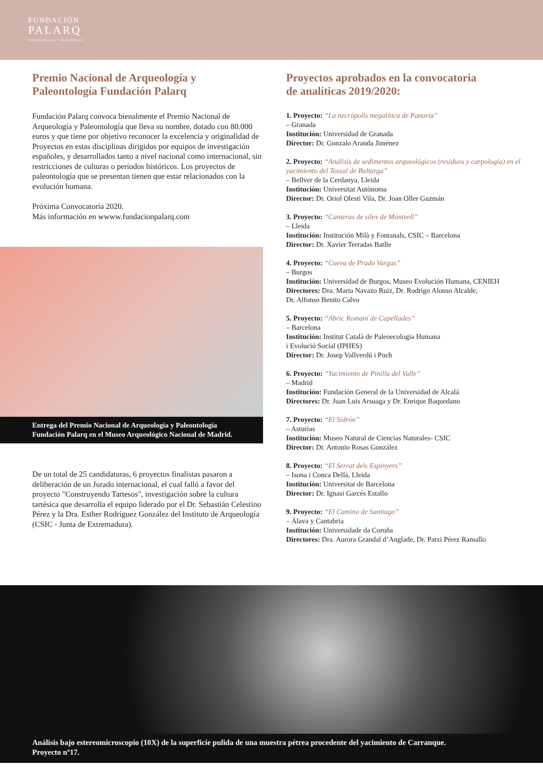FUNDACIÓN
PALARQ
PALEONTOLOGÍA Y ARQUEOLOGÍA
Premio Nacional de Arqueología y
Paleontología Fundación Palarq
Fundación Palarq convoca bienalmente el Premio Nacional de Arqueología y Paleontología que lleva su nombre, dotado con 80.000 euros y que tiene por objetivo reconocer la excelencia y originalidad de Proyectos en estas disciplinas dirigidos por equipos de investigación españoles, y desarrollados tanto a nivel nacional como internacional, sin restricciones de culturas o períodos históricos. Los proyectos de paleontología que se presentan tienen que estar relacionados con la evolución humana.
Próxima Convocatoria 2020.
Más información en wwww.fundacionpalarq.com
Entrega del Premio Nacional de Arqueología y Paleontología
Fundación Palarq en el Museo Arqueológico Nacional de Madrid.
De un total de 25 candidaturas, 6 proyectos finalistas pasaron a deliberación de un Jurado internacional, el cual falló a favor del proyecto "Construyendo Tartesos", investigación sobre la cultura tartésica que desarrolla el equipo liderado por el Dr. Sebastián Celestino Pérez y la Dra. Esther Rodríguez González del Instituto de Arqueología (CSIC - Junta de Extremadura).
Proyectos aprobados en la convocatoria
de analíticas 2019/2020:
1. Proyecto: “La necrópolis megalítica de Panoría”
– Granada
Institución: Universidad de Granada
Director: Dr. Gonzalo Aranda Jiménez
2. Proyecto: “Análisis de sedimentos arqueológicos (residuos y carpología) en el yacimiento del Tossal de Baltarga”
– Bellver de la Cerdanya, Lleida
Institución: Universitat Autònoma
Director: Dr. Oriol Olesti Vila, Dr. Joan Oller Guzmán
3. Proyecto: “Canteras de sílex de Montvell”
– Lleida
Institución: Institución Milà y Fontanals, CSIC – Barcelona
Director: Dr. Xavier Terradas Batlle
4. Proyecto: “Cueva de Prado Vargas”
– Burgos
Institución: Universidad de Burgos, Museo Evolución Humana, CENIEH
Directores: Dra. Marta Navazo Ruiz, Dr. Rodrigo Alonso Alcalde,
Dr. Alfonso Benito Calvo
5. Proyecto: “Abric Romaní de Capellades”
– Barcelona
Institución: Institut Català de Paleoecologia Humana
i Evolució Social (IPHES)
Director: Dr. Josep Vallverdú i Poch
6. Proyecto: “Yacimiento de Pinilla del Valle”
– Madrid
Institución: Fundación General de la Universidad de Alcalá
Directores: Dr. Juan Luis Arsuaga y Dr. Enrique Baquedano
7. Proyecto: “El Sidrón”
– Asturias
Institución: Museo Natural de Ciencias Naturales- CSIC
Director: Dr. Antonio Rosas González
8. Proyecto: “El Serrat dels Espinyers”
– Isona i Conca Dellà, Lleida
Institución: Universitat de Barcelona
Director: Dr. Ignasi Garcés Estallo
9. Proyecto: “El Camino de Santiago”
– Álava y Cantabria
Institución: Universidade da Coruña
Directores: Dra. Aurora Grandal d’Anglade, Dr. Patxi Pérez Ramallo
Análisis bajo estereomicroscopio (10X) de la superficie pulida de una muestra pétrea procedente del yacimiento de Carranque.
Proyecto nº17.